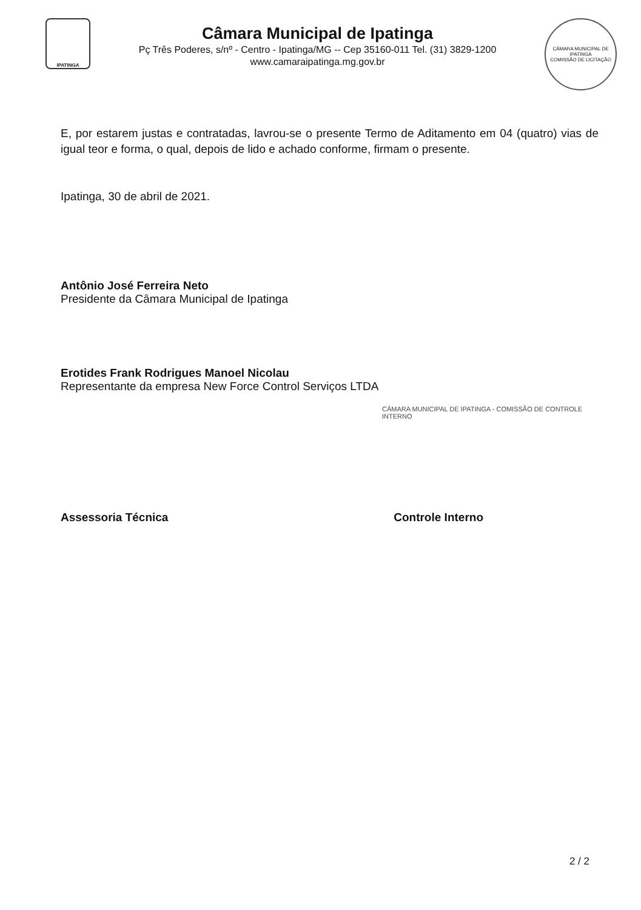IPATINGA
Câmara Municipal de Ipatinga
Pç Três Poderes, s/nº - Centro - Ipatinga/MG -- Cep 35160-011 Tel. (31) 3829-1200
www.camaraipatinga.mg.gov.br
CÂMARA MUNICIPAL DE IPATINGA
COMISSÃO DE LICITAÇÃO
E, por estarem justas e contratadas, lavrou-se o presente Termo de Aditamento em 04 (quatro) vias de igual teor e forma, o qual, depois de lido e achado conforme, firmam o presente.
Ipatinga, 30 de abril de 2021.
Antônio José Ferreira Neto
Presidente da Câmara Municipal de Ipatinga
Erotides Frank Rodrigues Manoel Nicolau
Representante da empresa New Force Control Serviços LTDA
CÂMARA MUNICIPAL DE IPATINGA - COMISSÃO DE CONTROLE INTERNO
Assessoria Técnica Controle Interno
2 / 2